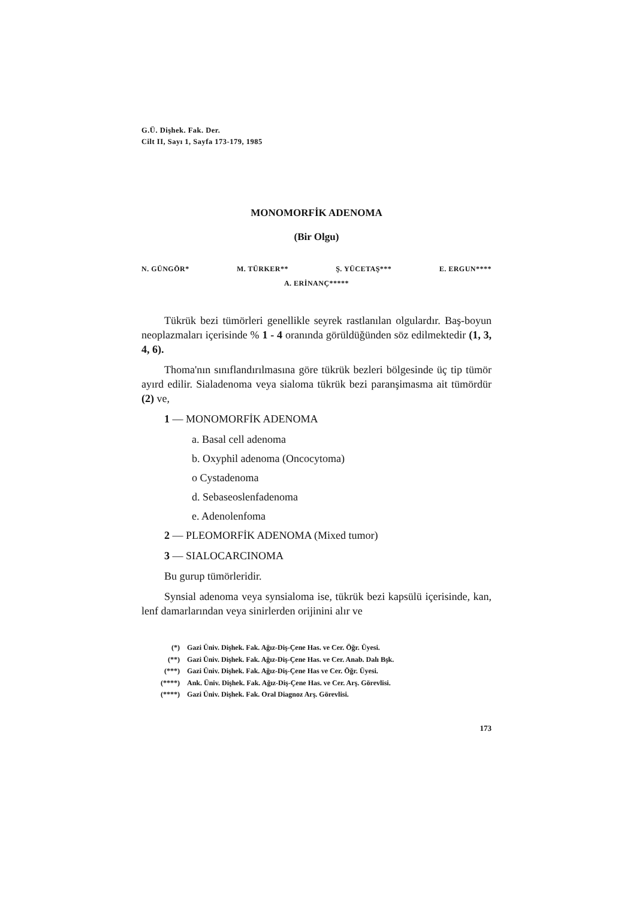G.Ü. Dişhek. Fak. Der.
Cilt II, Sayı 1, Sayfa 173-179, 1985
MONOMORFİK ADENOMA
(Bir Olgu)
N. GÜNGÖR* M. TÜRKER** Ş. YÜCETAŞ*** E. ERGUN****
A. ERİNANÇ*****
Tükrük bezi tümörleri genellikle seyrek rastlanılan olgulardır. Baş-boyun neoplazmaları içerisinde % 1 - 4 oranında görüldüğünden söz edilmektedir (1, 3, 4, 6).
Thoma'nın sınıflandırılmasına göre tükrük bezleri bölgesinde üç tip tümör ayırd edilir. Sialadenoma veya sialoma tükrük bezi paranşimasma ait tümördür (2) ve,
1 — MONOMORFİK ADENOMA
a. Basal cell adenoma
b. Oxyphil adenoma (Oncocytoma)
o Cystadenoma
d. Sebaseoslenfadenoma
e. Adenolenfoma
2 — PLEOMORFİK ADENOMA (Mixed tumor)
3 — SIALOCARCINOMA
Bu gurup tümörleridir.
Synsial adenoma veya synsialoma ise, tükrük bezi kapsülü içerisinde, kan, lenf damarlarından veya sinirlerden orijinini alır ve
(*) Gazi Üniv. Dişhek. Fak. Ağız-Diş-Çene Has. ve Cer. Öğr. Üyesi.
(**) Gazi Üniv. Dişhek. Fak. Ağız-Diş-Çene Has. ve Cer. Anab. Dalı Bşk.
(***) Gazi Üniv. Dişhek. Fak. Ağız-Diş-Çene Has ve Cer. Öğr. Üyesi.
(****) Ank. Üniv. Dişhek. Fak. Ağız-Diş-Çene Has. ve Cer. Arş. Görevlisi.
(****) Gazi Üniv. Dişhek. Fak. Oral Diagnoz Arş. Görevlisi.
173